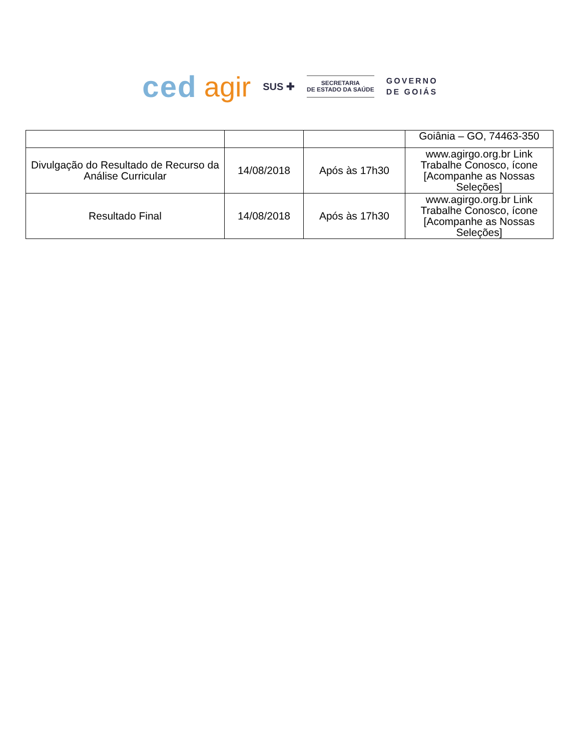ced agir SUS ✚
SECRETARIA
DE ESTADO DA SAÚDE
GOVERNO
DE GOIÁS
| | | | Goiânia – GO, 74463-350 |
| Divulgação do Resultado de Recurso da Análise Curricular | 14/08/2018 | Após às 17h30 | www.agirgo.org.br Link Trabalhe Conosco, ícone [Acompanhe as Nossas Seleções] |
| Resultado Final | 14/08/2018 | Após às 17h30 | www.agirgo.org.br Link Trabalhe Conosco, ícone [Acompanhe as Nossas Seleções] |